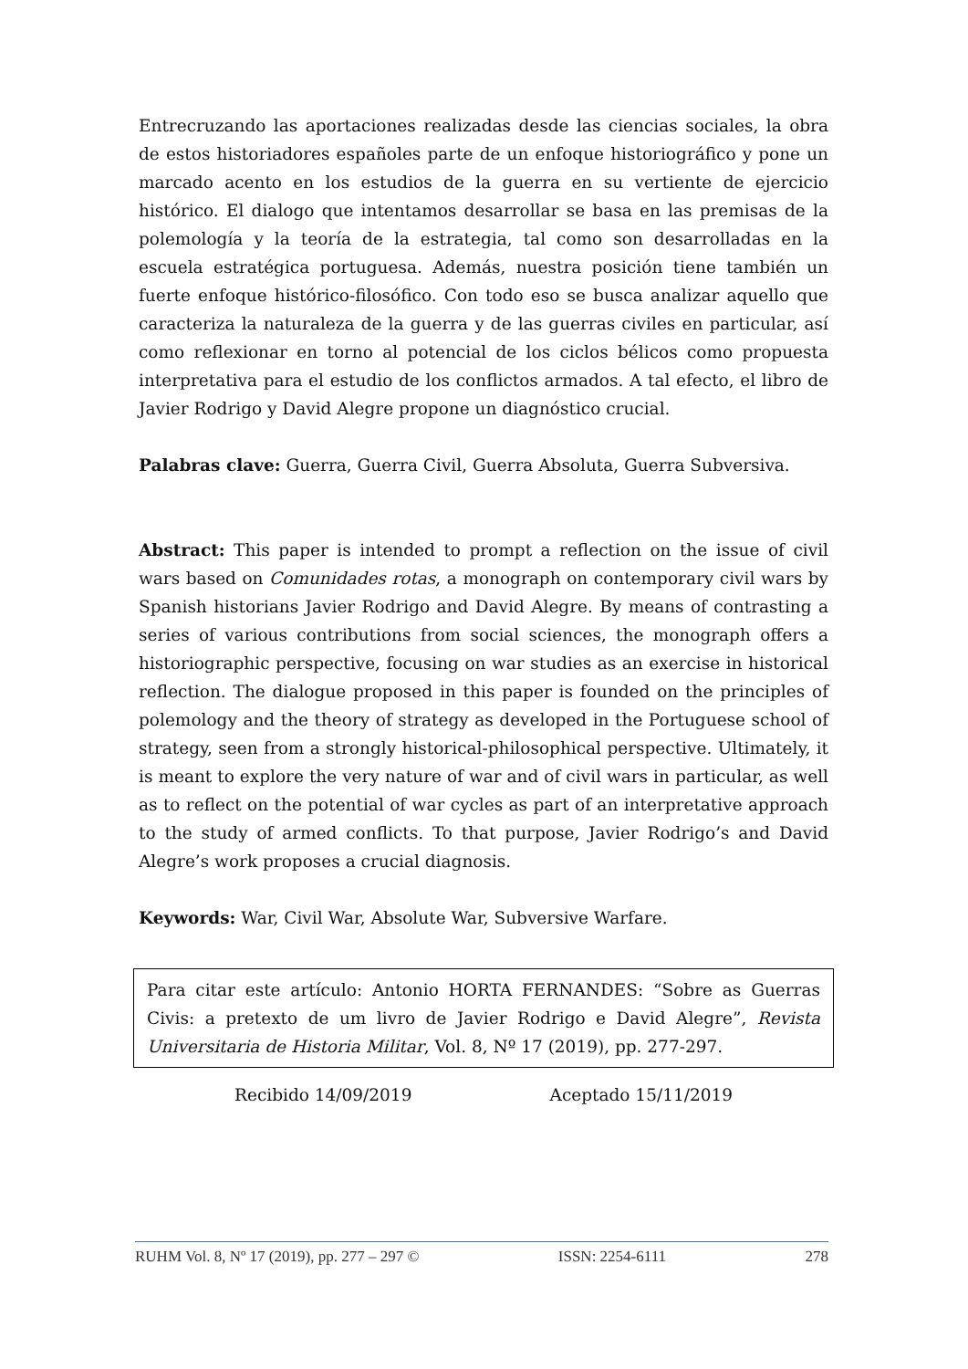Entrecruzando las aportaciones realizadas desde las ciencias sociales, la obra de estos historiadores españoles parte de un enfoque historiográfico y pone un marcado acento en los estudios de la guerra en su vertiente de ejercicio histórico. El dialogo que intentamos desarrollar se basa en las premisas de la polemología y la teoría de la estrategia, tal como son desarrolladas en la escuela estratégica portuguesa. Además, nuestra posición tiene también un fuerte enfoque histórico-filosófico. Con todo eso se busca analizar aquello que caracteriza la naturaleza de la guerra y de las guerras civiles en particular, así como reflexionar en torno al potencial de los ciclos bélicos como propuesta interpretativa para el estudio de los conflictos armados. A tal efecto, el libro de Javier Rodrigo y David Alegre propone un diagnóstico crucial.
Palabras clave: Guerra, Guerra Civil, Guerra Absoluta, Guerra Subversiva.
Abstract: This paper is intended to prompt a reflection on the issue of civil wars based on Comunidades rotas, a monograph on contemporary civil wars by Spanish historians Javier Rodrigo and David Alegre. By means of contrasting a series of various contributions from social sciences, the monograph offers a historiographic perspective, focusing on war studies as an exercise in historical reflection. The dialogue proposed in this paper is founded on the principles of polemology and the theory of strategy as developed in the Portuguese school of strategy, seen from a strongly historical-philosophical perspective. Ultimately, it is meant to explore the very nature of war and of civil wars in particular, as well as to reflect on the potential of war cycles as part of an interpretative approach to the study of armed conflicts. To that purpose, Javier Rodrigo’s and David Alegre’s work proposes a crucial diagnosis.
Keywords: War, Civil War, Absolute War, Subversive Warfare.
Para citar este artículo: Antonio HORTA FERNANDES: “Sobre as Guerras Civis: a pretexto de um livro de Javier Rodrigo e David Alegre”, Revista Universitaria de Historia Militar, Vol. 8, Nº 17 (2019), pp. 277-297.
Recibido 14/09/2019 Aceptado 15/11/2019
RUHM Vol. 8, Nº 17 (2019), pp. 277 – 297 © ISSN: 2254-6111 278